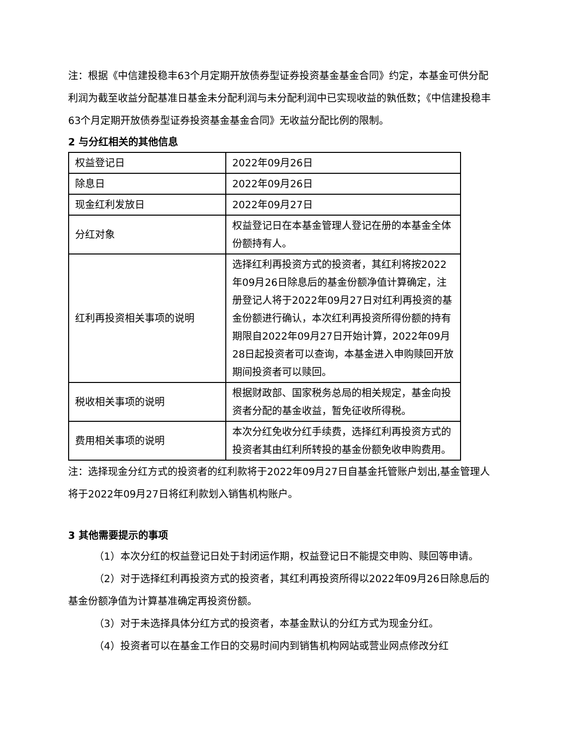注：根据《中信建投稳丰63个月定期开放债券型证券投资基金基金合同》约定，本基金可供分配利润为截至收益分配基准日基金未分配利润与未分配利润中已实现收益的孰低数；《中信建投稳丰63个月定期开放债券型证券投资基金基金合同》无收益分配比例的限制。
2 与分红相关的其他信息
| 权益登记日 | 2022年09月26日 |
| 除息日 | 2022年09月26日 |
| 现金红利发放日 | 2022年09月27日 |
| 分红对象 | 权益登记日在本基金管理人登记在册的本基金全体份额持有人。 |
| 红利再投资相关事项的说明 | 选择红利再投资方式的投资者，其红利将按2022年09月26日除息后的基金份额净值计算确定，注册登记人将于2022年09月27日对红利再投资的基金份额进行确认，本次红利再投资所得份额的持有期限自2022年09月27日开始计算，2022年09月28日起投资者可以查询，本基金进入申购赎回开放期间投资者可以赎回。 |
| 税收相关事项的说明 | 根据财政部、国家税务总局的相关规定，基金向投资者分配的基金收益，暂免征收所得税。 |
| 费用相关事项的说明 | 本次分红免收分红手续费，选择红利再投资方式的投资者其由红利所转投的基金份额免收申购费用。 |
注：选择现金分红方式的投资者的红利款将于2022年09月27日自基金托管账户划出,基金管理人将于2022年09月27日将红利款划入销售机构账户。
3 其他需要提示的事项
（1）本次分红的权益登记日处于封闭运作期，权益登记日不能提交申购、赎回等申请。
（2）对于选择红利再投资方式的投资者，其红利再投资所得以2022年09月26日除息后的基金份额净值为计算基准确定再投资份额。
（3）对于未选择具体分红方式的投资者，本基金默认的分红方式为现金分红。
（4）投资者可以在基金工作日的交易时间内到销售机构网站或营业网点修改分红